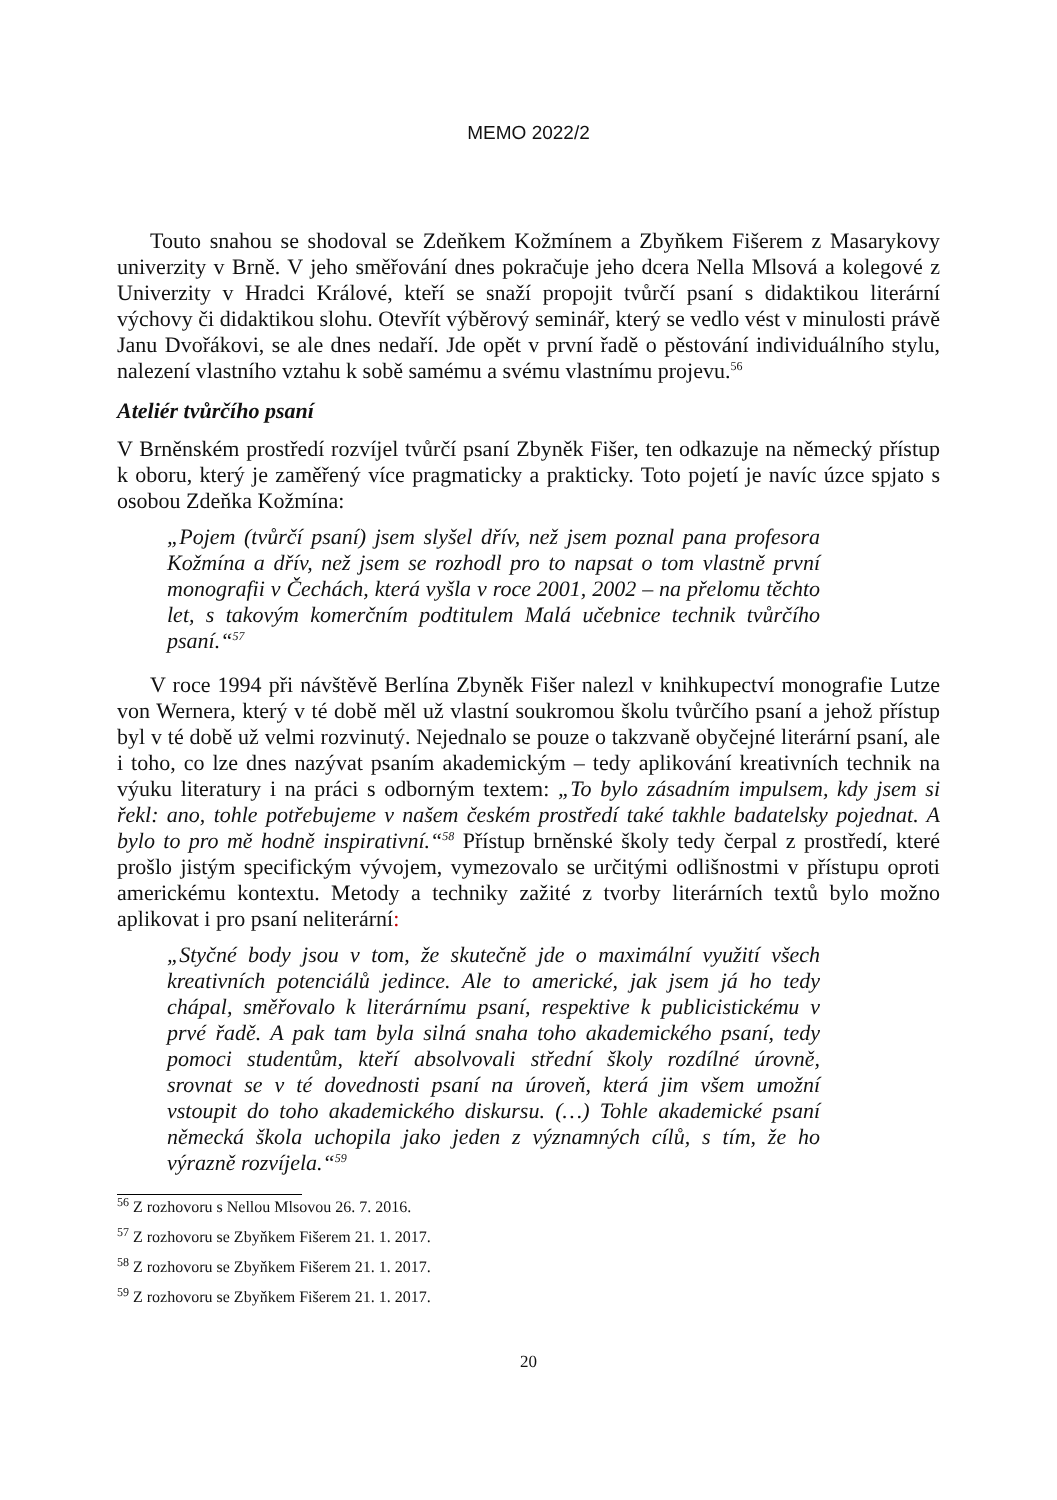MEMO 2022/2
Touto snahou se shodoval se Zdeňkem Kožmínem a Zbyňkem Fišerem z Masarykovy univerzity v Brně. V jeho směřování dnes pokračuje jeho dcera Nella Mlsová a kolegové z Univerzity v Hradci Králové, kteří se snaží propojit tvůrčí psaní s didaktikou literární výchovy či didaktikou slohu. Otevřít výběrový seminář, který se vedlo vést v minulosti právě Janu Dvořákovi, se ale dnes nedaří. Jde opět v první řadě o pěstování individuálního stylu, nalezení vlastního vztahu k sobě samému a svému vlastnímu projevu.<sup>56</sup>
Ateliér tvůrčího psaní
V Brněnském prostředí rozvíjel tvůrčí psaní Zbyněk Fišer, ten odkazuje na německý přístup k oboru, který je zaměřený více pragmaticky a prakticky. Toto pojetí je navíc úzce spjato s osobou Zdeňka Kožmína:
„Pojem (tvůrčí psaní) jsem slyšel dřív, než jsem poznal pana profesora Kožmína a dřív, než jsem se rozhodl pro to napsat o tom vlastně první monografii v Čechách, která vyšla v roce 2001, 2002 – na přelomu těchto let, s takovým komerčním podtitulem Malá učebnice technik tvůrčího psaní.“<sup>57</sup>
V roce 1994 při návštěvě Berlína Zbyněk Fišer nalezl v knihkupectví monografie Lutze von Wernera, který v té době měl už vlastní soukromou školu tvůrčího psaní a jehož přístup byl v té době už velmi rozvinutý. Nejednalo se pouze o takzvaně obyčejné literární psaní, ale i toho, co lze dnes nazývat psaním akademickým – tedy aplikování kreativních technik na výuku literatury i na práci s odborným textem: „To bylo zásadním impulsem, kdy jsem si řekl: ano, tohle potřebujeme v našem českém prostředí také takhle badatelsky pojednat. A bylo to pro mě hodně inspirativní.“<sup>58</sup> Přístup brněnské školy tedy čerpal z prostředí, které prošlo jistým specifickým vývojem, vymezovalo se určitými odlišnostmi v přístupu oproti americkému kontextu. Metody a techniky zažité z tvorby literárních textů bylo možno aplikovat i pro psaní neliterární:
„Styčné body jsou v tom, že skutečně jde o maximální využití všech kreativních potenciálů jedince. Ale to americké, jak jsem já ho tedy chápal, směřovalo k literárnímu psaní, respektive k publicistickému v prvé řadě. A pak tam byla silná snaha toho akademického psaní, tedy pomoci studentům, kteří absolvovali střední školy rozdílné úrovně, srovnat se v té dovednosti psaní na úroveň, která jim všem umožní vstoupit do toho akademického diskursu. (…) Tohle akademické psaní německá škola uchopila jako jeden z významných cílů, s tím, že ho výrazně rozvíjela.“<sup>59</sup>
<sup>56</sup> Z rozhovoru s Nellou Mlsovou 26. 7. 2016.
<sup>57</sup> Z rozhovoru se Zbyňkem Fišerem 21. 1. 2017.
<sup>58</sup> Z rozhovoru se Zbyňkem Fišerem 21. 1. 2017.
<sup>59</sup> Z rozhovoru se Zbyňkem Fišerem 21. 1. 2017.
20